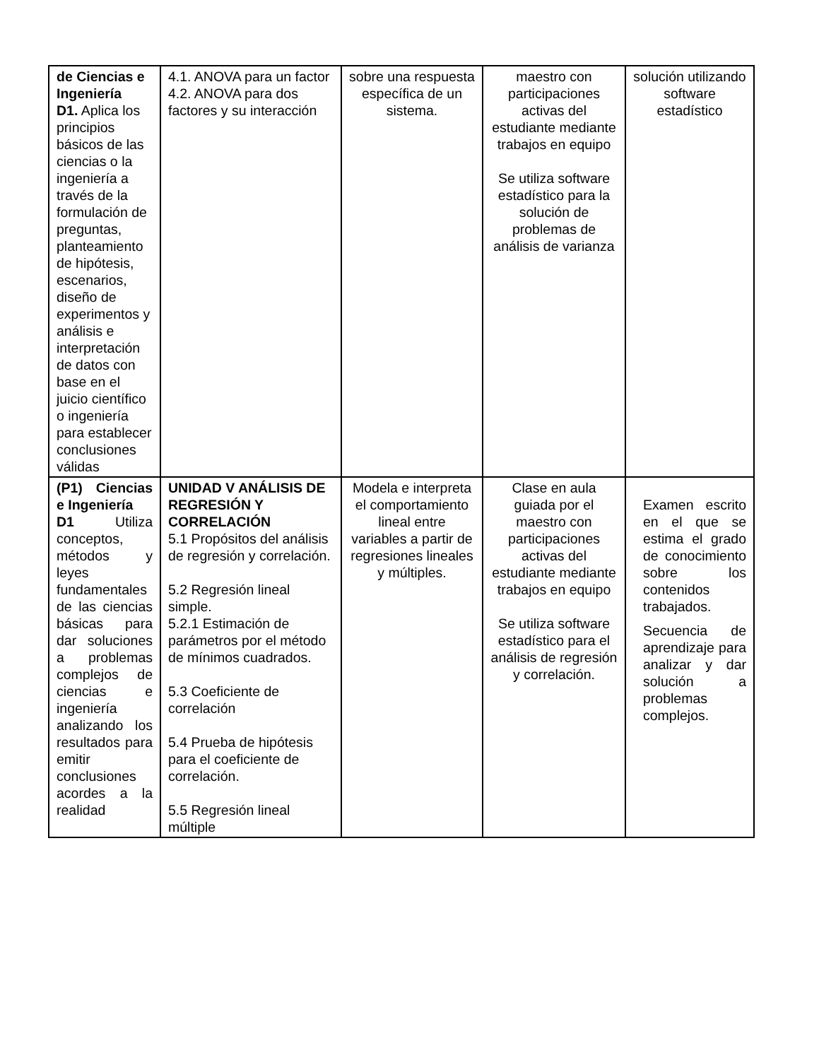| de Ciencias e Ingeniería D1. Aplica los principios básicos de las ciencias o la ingeniería a través de la formulación de preguntas, planteamiento de hipótesis, escenarios, diseño de experimentos y análisis e interpretación de datos con base en el juicio científico o ingeniería para establecer conclusiones válidas | 4.1. ANOVA para un factor 4.2. ANOVA para dos factores y su interacción | sobre una respuesta específica de un sistema. | maestro con participaciones activas del estudiante mediante trabajos en equipo Se utiliza software estadístico para la solución de problemas de análisis de varianza | solución utilizando software estadístico |
| (P1) Ciencias e Ingeniería D1 Utiliza conceptos, métodos y leyes fundamentales de las ciencias básicas para dar soluciones a problemas complejos de ciencias e ingeniería analizando los resultados para emitir conclusiones acordes a la realidad | UNIDAD V ANÁLISIS DE REGRESIÓN Y CORRELACIÓN 5.1 Propósitos del análisis de regresión y correlación. 5.2 Regresión lineal simple. 5.2.1 Estimación de parámetros por el método de mínimos cuadrados. 5.3 Coeficiente de correlación 5.4 Prueba de hipótesis para el coeficiente de correlación. 5.5 Regresión lineal múltiple | Modela e interpreta el comportamiento lineal entre variables a partir de regresiones lineales y múltiples. | Clase en aula guiada por el maestro con participaciones activas del estudiante mediante trabajos en equipo Se utiliza software estadístico para el análisis de regresión y correlación. | Examen escrito en el que se estima el grado de conocimiento sobre los contenidos trabajados. Secuencia de aprendizaje para analizar y dar solución a problemas complejos. |